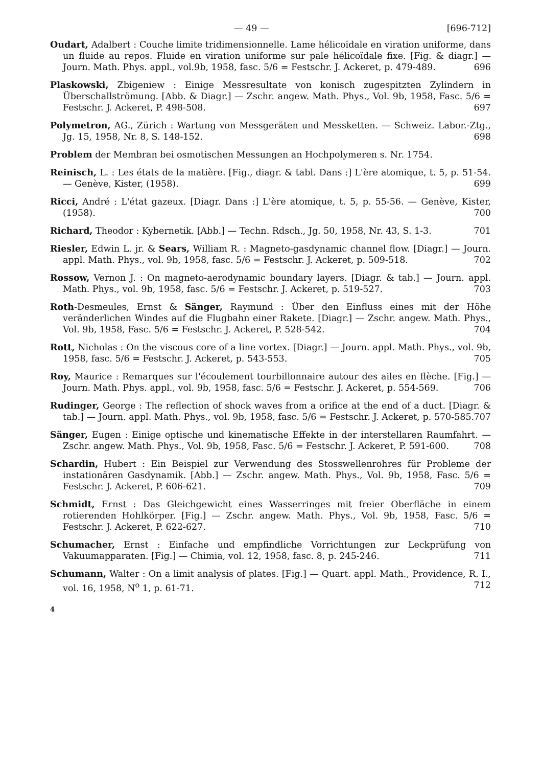— 49 — [696-712]
Oudart, Adalbert : Couche limite tridimensionnelle. Lame hélicoïdale en viration uniforme, dans un fluide au repos. Fluide en viration uniforme sur pale hélicoïdale fixe. [Fig. & diagr.] — Journ. Math. Phys. appl., vol.9b, 1958, fasc. 5/6 = Festschr. J. Ackeret, p. 479-489. 696
Plaskowski, Zbigeniew : Einige Messresultate von konisch zugespitzten Zylindern in Überschallströmung. [Abb. & Diagr.] — Zschr. angew. Math. Phys., Vol. 9b, 1958, Fasc. 5/6 = Festschr. J. Ackeret, P. 498-508. 697
Polymetron, AG., Zürich : Wartung von Messgeräten und Messketten. — Schweiz. Labor.-Ztg., Jg. 15, 1958, Nr. 8, S. 148-152. 698
Problem der Membran bei osmotischen Messungen an Hochpolymeren s. Nr. 1754.
Reinisch, L. : Les états de la matière. [Fig., diagr. & tabl. Dans :] L'ère atomique, t. 5, p. 51-54. — Genève, Kister, (1958). 699
Ricci, André : L'état gazeux. [Diagr. Dans :] L'ère atomique, t. 5, p. 55-56. — Genève, Kister, (1958). 700
Richard, Theodor : Kybernetik. [Abb.] — Techn. Rdsch., Jg. 50, 1958, Nr. 43, S. 1-3. 701
Riesler, Edwin L. jr. & Sears, William R. : Magneto-gasdynamic channel flow. [Diagr.] — Journ. appl. Math. Phys., vol. 9b, 1958, fasc. 5/6 = Festschr. J. Ackeret, p. 509-518. 702
Rossow, Vernon J. : On magneto-aerodynamic boundary layers. [Diagr. & tab.] — Journ. appl. Math. Phys., vol. 9b, 1958, fasc. 5/6 = Festschr. J. Ackeret, p. 519-527. 703
Roth-Desmeules, Ernst & Sänger, Raymund : Über den Einfluss eines mit der Höhe veränderlichen Windes auf die Flugbahn einer Rakete. [Diagr.] — Zschr. angew. Math. Phys., Vol. 9b, 1958, Fasc. 5/6 = Festschr. J. Ackeret, P. 528-542. 704
Rott, Nicholas : On the viscous core of a line vortex. [Diagr.] — Journ. appl. Math. Phys., vol. 9b, 1958, fasc. 5/6 = Festschr. J. Ackeret, p. 543-553. 705
Roy, Maurice : Remarques sur l'écoulement tourbillonnaire autour des ailes en flèche. [Fig.] — Journ. Math. Phys. appl., vol. 9b, 1958, fasc. 5/6 = Festschr. J. Ackeret, p. 554-569. 706
Rudinger, George : The reflection of shock waves from a orifice at the end of a duct. [Diagr. & tab.] — Journ. appl. Math. Phys., vol. 9b, 1958, fasc. 5/6 = Festschr. J. Ackeret, p. 570-585. 707
Sänger, Eugen : Einige optische und kinematische Effekte in der interstellaren Raumfahrt. — Zschr. angew. Math. Phys., Vol. 9b, 1958, Fasc. 5/6 = Festschr. J. Ackeret, P. 591-600. 708
Schardin, Hubert : Ein Beispiel zur Verwendung des Stosswellenrohres für Probleme der instationären Gasdynamik. [Abb.] — Zschr. angew. Math. Phys., Vol. 9b, 1958, Fasc. 5/6 = Festschr. J. Ackeret, P. 606-621. 709
Schmidt, Ernst : Das Gleichgewicht eines Wasserringes mit freier Oberfläche in einem rotierenden Hohlkörper. [Fig.] — Zschr. angew. Math. Phys., Vol. 9b, 1958, Fasc. 5/6 = Festschr. J. Ackeret, P. 622-627. 710
Schumacher, Ernst : Einfache und empfindliche Vorrichtungen zur Leckprüfung von Vakuumapparaten. [Fig.] — Chimia, vol. 12, 1958, fasc. 8, p. 245-246. 711
Schumann, Walter : On a limit analysis of plates. [Fig.] — Quart. appl. Math., Providence, R. I., vol. 16, 1958, N<sup>o</sup> 1, p. 61-71. 712
4